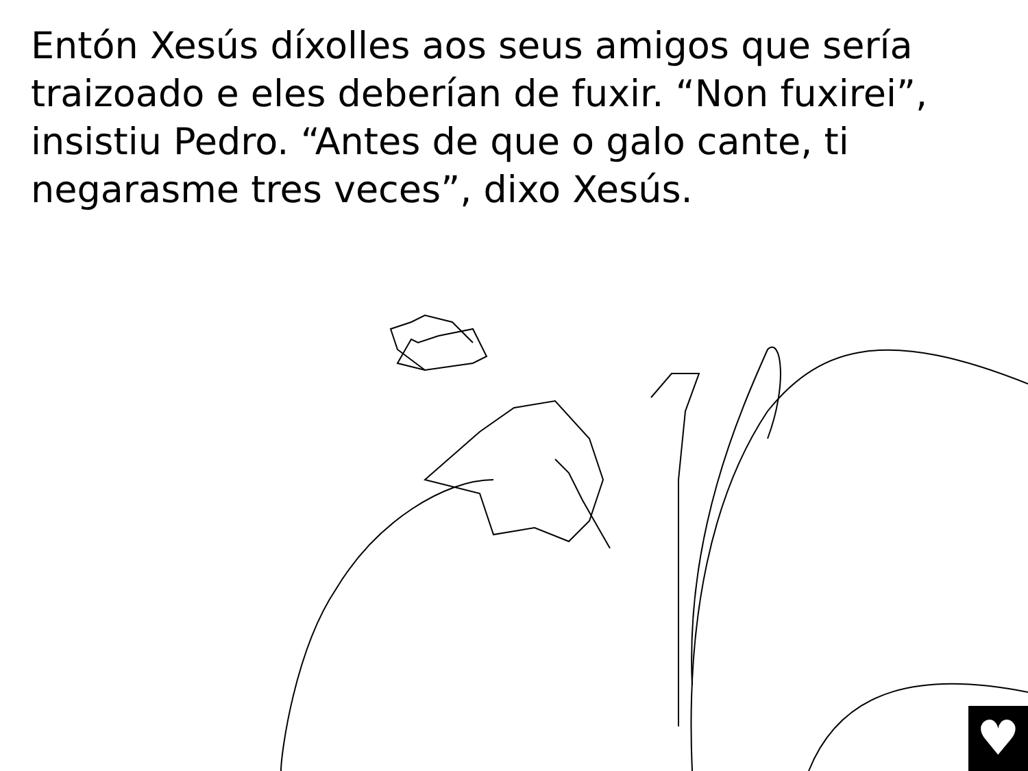Entón Xesús díxolles aos seus amigos que sería traizoado e eles deberían de fuxir. “Non fuxirei”, insistiu Pedro. “Antes de que o galo cante, ti negarasme tres veces”, dixo Xesús.
♥